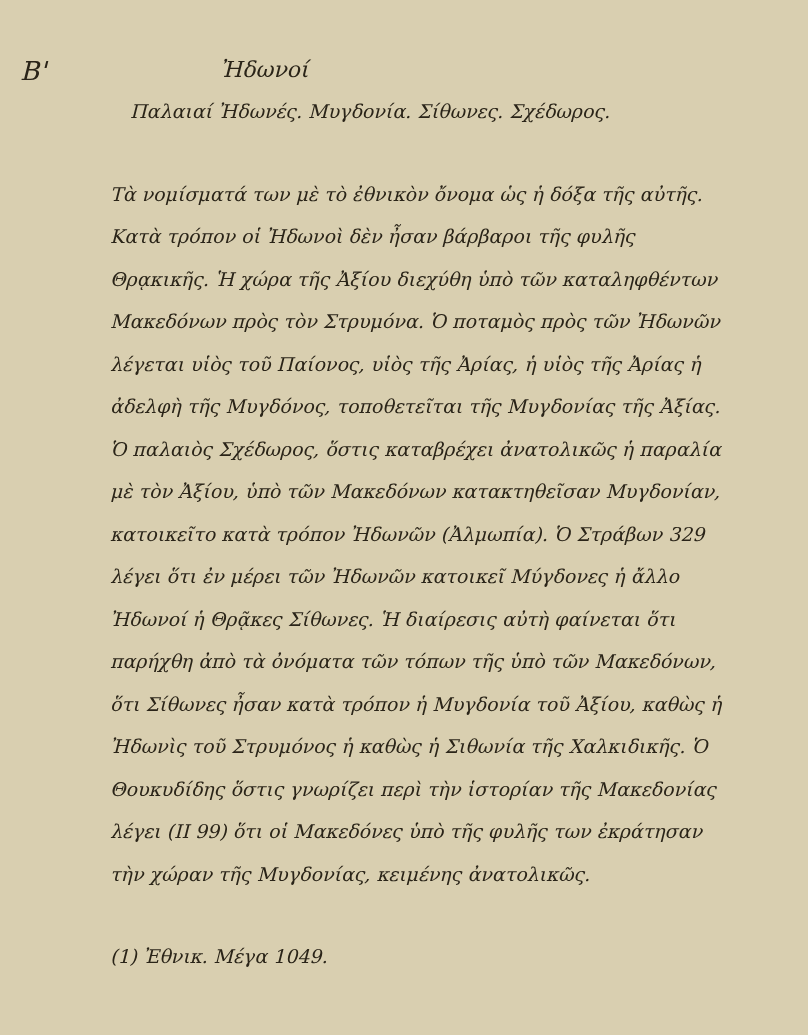Β'
Ἠδωνοί
Παλαιαί Ἠδωνές. Μυγδονία. Σίθωνες. Σχέδωρος.
Τὰ νομίσματά των μὲ τὸ ἐθνικὸν ὄνομα ὡς ἡ δόξα τῆς αὐτῆς.
Κατὰ τρόπον οἱ Ἠδωνοὶ δὲν ἦσαν βάρβαροι τῆς φυλῆς Θρᾳκικῆς. Ἡ χώρα τῆς Ἀξίου διεχύθη ὑπὸ τῶν καταληφθέντων Μακεδόνων πρὸς τὸν Στρυμόνα. Ὁ ποταμὸς πρὸς τῶν Ἠδωνῶν λέγεται υἱὸς τοῦ Παίονος, υἱὸς τῆς Ἀρίας, ἡ υἱὸς τῆς Ἀρίας ἡ ἀδελφὴ τῆς Μυγδόνος, τοποθετεῖται τῆς Μυγδονίας τῆς Ἀξίας. Ὁ παλαιὸς Σχέδωρος, ὅστις καταβρέχει ἀνατολικῶς ἡ παραλία μὲ τὸν Ἀξίου, ὑπὸ τῶν Μακεδόνων κατακτηθεῖσαν Μυγδονίαν, κατοικεῖτο κατὰ τρόπον Ἠδωνῶν (Ἀλμωπία). Ὁ Στράβων 329 λέγει ὅτι ἐν μέρει τῶν Ἠδωνῶν κατοικεῖ Μύγδονες ἡ ἄλλο Ἠδωνοί ἡ Θρᾷκες Σίθωνες. Ἡ διαίρεσις αὐτὴ φαίνεται ὅτι παρήχθη ἀπὸ τὰ ὀνόματα τῶν τόπων τῆς ὑπὸ τῶν Μακεδόνων, ὅτι Σίθωνες ἦσαν κατὰ τρόπον ἡ Μυγδονία τοῦ Ἀξίου, καθὼς ἡ Ἠδωνὶς τοῦ Στρυμόνος ἡ καθὼς ἡ Σιθωνία τῆς Χαλκιδικῆς. Ὁ Θουκυδίδης ὅστις γνωρίζει περὶ τὴν ἱστορίαν τῆς Μακεδονίας λέγει (ΙΙ 99) ὅτι οἱ Μακεδόνες ὑπὸ τῆς φυλῆς των ἐκράτησαν τὴν χώραν τῆς Μυγδονίας, κειμένης ἀνατολικῶς.
(1) Ἐθνικ. Μέγα 1049.